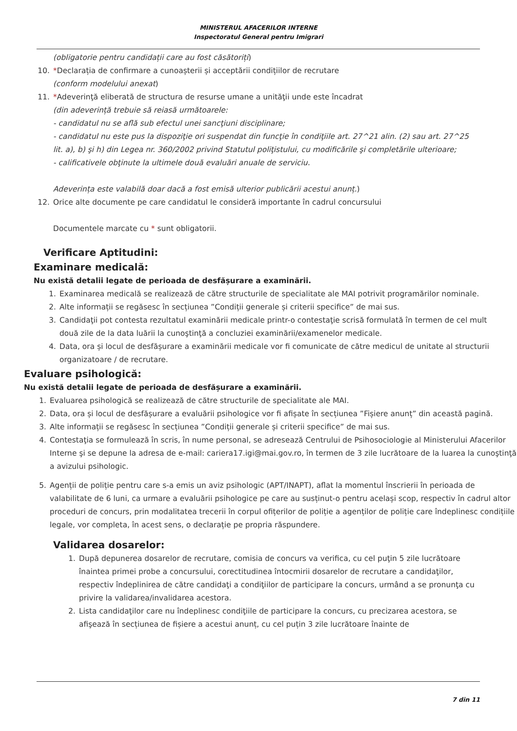MINISTERUL AFACERILOR INTERNE
Inspectoratul General pentru Imigrari
(obligatorie pentru candidații care au fost căsătoriți)
10. *Declarația de confirmare a cunoașterii și acceptării condițiilor de recrutare
(conform modelului anexat)
11. *Adeverinţă eliberată de structura de resurse umane a unităţii unde este încadrat
(din adeverință trebuie să reiasă următoarele:
- candidatul nu se află sub efectul unei sancţiuni disciplinare;
- candidatul nu este pus la dispoziţie ori suspendat din funcţie în condiţiile art. 27^21 alin. (2) sau art. 27^25 lit. a), b) şi h) din Legea nr. 360/2002 privind Statutul poliţistului, cu modificările şi completările ulterioare;
- calificativele obţinute la ultimele două evaluări anuale de serviciu.
Adeverința este valabilă doar dacă a fost emisă ulterior publicării acestui anunț.)
12. Orice alte documente pe care candidatul le consideră importante în cadrul concursului
Documentele marcate cu * sunt obligatorii.
Verificare Aptitudini:
Examinare medicală:
Nu există detalii legate de perioada de desfășurare a examinării.
1. Examinarea medicală se realizează de către structurile de specialitate ale MAI potrivit programărilor nominale.
2. Alte informații se regăsesc în secțiunea ”Condiții generale și criterii specifice” de mai sus.
3. Candidaţii pot contesta rezultatul examinării medicale printr-o contestaţie scrisă formulată în termen de cel mult două zile de la data luării la cunoştinţă a concluziei examinării/examenelor medicale.
4. Data, ora și locul de desfășurare a examinării medicale vor fi comunicate de către medicul de unitate al structurii organizatoare / de recrutare.
Evaluare psihologică:
Nu există detalii legate de perioada de desfășurare a examinării.
1. Evaluarea psihologică se realizează de către structurile de specialitate ale MAI.
2. Data, ora și locul de desfășurare a evaluării psihologice vor fi afișate în secțiunea ”Fișiere anunț” din această pagină.
3. Alte informații se regăsesc în secțiunea ”Condiții generale și criterii specifice” de mai sus.
4. Contestaţia se formulează în scris, în nume personal, se adresează Centrului de Psihosociologie al Ministerului Afacerilor Interne şi se depune la adresa de e-mail: cariera17.igi@mai.gov.ro, în termen de 3 zile lucrătoare de la luarea la cunoştinţă a avizului psihologic.
5. Agenții de poliție pentru care s-a emis un aviz psihologic (APT/INAPT), aflat la momentul înscrierii în perioada de valabilitate de 6 luni, ca urmare a evaluării psihologice pe care au susținut-o pentru același scop, respectiv în cadrul altor proceduri de concurs, prin modalitatea trecerii în corpul ofițerilor de poliție a agenților de poliție care îndeplinesc condițiile legale, vor completa, în acest sens, o declarație pe propria răspundere.
Validarea dosarelor:
1. După depunerea dosarelor de recrutare, comisia de concurs va verifica, cu cel puţin 5 zile lucrătoare înaintea primei probe a concursului, corectitudinea întocmirii dosarelor de recrutare a candidaţilor, respectiv îndeplinirea de către candidaţi a condiţiilor de participare la concurs, urmând a se pronunţa cu privire la validarea/invalidarea acestora.
2. Lista candidaţilor care nu îndeplinesc condiţiile de participare la concurs, cu precizarea acestora, se afişează în secțiunea de fișiere a acestui anunț, cu cel puțin 3 zile lucrătoare înainte de
7 din 11